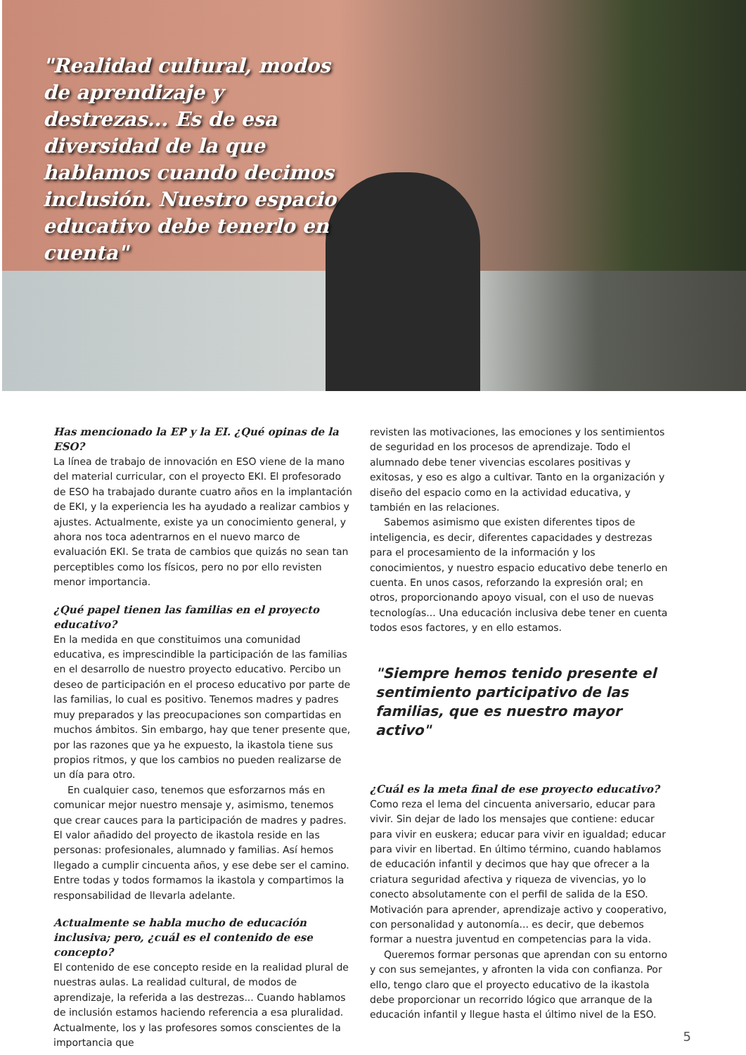"Realidad cultural, modos de aprendizaje y destrezas... Es de esa diversidad de la que hablamos cuando decimos inclusión. Nuestro espacio educativo debe tenerlo en cuenta"
Has mencionado la EP y la EI. ¿Qué opinas de la ESO?
La línea de trabajo de innovación en ESO viene de la mano del material curricular, con el proyecto EKI. El profesorado de ESO ha trabajado durante cuatro años en la implantación de EKI, y la experiencia les ha ayudado a realizar cambios y ajustes. Actualmente, existe ya un conocimiento general, y ahora nos toca adentrarnos en el nuevo marco de evaluación EKI. Se trata de cambios que quizás no sean tan perceptibles como los físicos, pero no por ello revisten menor importancia.
¿Qué papel tienen las familias en el proyecto educativo?
En la medida en que constituimos una comunidad educativa, es imprescindible la participación de las familias en el desarrollo de nuestro proyecto educativo. Percibo un deseo de participación en el proceso educativo por parte de las familias, lo cual es positivo. Tenemos madres y padres muy preparados y las preocupaciones son compartidas en muchos ámbitos. Sin embargo, hay que tener presente que, por las razones que ya he expuesto, la ikastola tiene sus propios ritmos, y que los cambios no pueden realizarse de un día para otro.
En cualquier caso, tenemos que esforzarnos más en comunicar mejor nuestro mensaje y, asimismo, tenemos que crear cauces para la participación de madres y padres. El valor añadido del proyecto de ikastola reside en las personas: profesionales, alumnado y familias. Así hemos llegado a cumplir cincuenta años, y ese debe ser el camino. Entre todas y todos formamos la ikastola y compartimos la responsabilidad de llevarla adelante.
Actualmente se habla mucho de educación inclusiva; pero, ¿cuál es el contenido de ese concepto?
El contenido de ese concepto reside en la realidad plural de nuestras aulas. La realidad cultural, de modos de aprendizaje, la referida a las destrezas... Cuando hablamos de inclusión estamos haciendo referencia a esa pluralidad. Actualmente, los y las profesores somos conscientes de la importancia que
revisten las motivaciones, las emociones y los sentimientos de seguridad en los procesos de aprendizaje. Todo el alumnado debe tener vivencias escolares positivas y exitosas, y eso es algo a cultivar. Tanto en la organización y diseño del espacio como en la actividad educativa, y también en las relaciones.
Sabemos asimismo que existen diferentes tipos de inteligencia, es decir, diferentes capacidades y destrezas para el procesamiento de la información y los conocimientos, y nuestro espacio educativo debe tenerlo en cuenta. En unos casos, reforzando la expresión oral; en otros, proporcionando apoyo visual, con el uso de nuevas tecnologías... Una educación inclusiva debe tener en cuenta todos esos factores, y en ello estamos.
"Siempre hemos tenido presente el sentimiento participativo de las familias, que es nuestro mayor activo"
¿Cuál es la meta final de ese proyecto educativo?
Como reza el lema del cincuenta aniversario, educar para vivir. Sin dejar de lado los mensajes que contiene: educar para vivir en euskera; educar para vivir en igualdad; educar para vivir en libertad. En último término, cuando hablamos de educación infantil y decimos que hay que ofrecer a la criatura seguridad afectiva y riqueza de vivencias, yo lo conecto absolutamente con el perfil de salida de la ESO. Motivación para aprender, aprendizaje activo y cooperativo, con personalidad y autonomía... es decir, que debemos formar a nuestra juventud en competencias para la vida.
Queremos formar personas que aprendan con su entorno y con sus semejantes, y afronten la vida con confianza. Por ello, tengo claro que el proyecto educativo de la ikastola debe proporcionar un recorrido lógico que arranque de la educación infantil y llegue hasta el último nivel de la ESO.
5